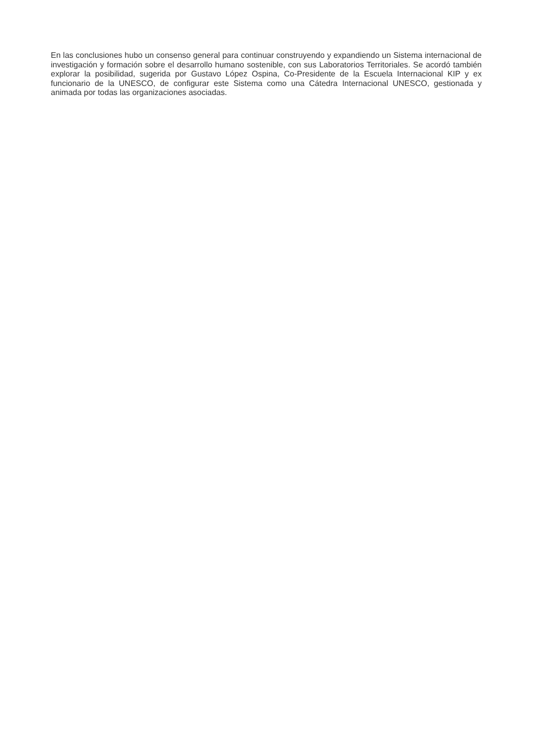En las conclusiones hubo un consenso general para continuar construyendo y expandiendo un Sistema internacional de investigación y formación sobre el desarrollo humano sostenible, con sus Laboratorios Territoriales. Se acordó también explorar la posibilidad, sugerida por Gustavo López Ospina, Co-Presidente de la Escuela Internacional KIP y ex funcionario de la UNESCO, de configurar este Sistema como una Cátedra Internacional UNESCO, gestionada y animada por todas las organizaciones asociadas.